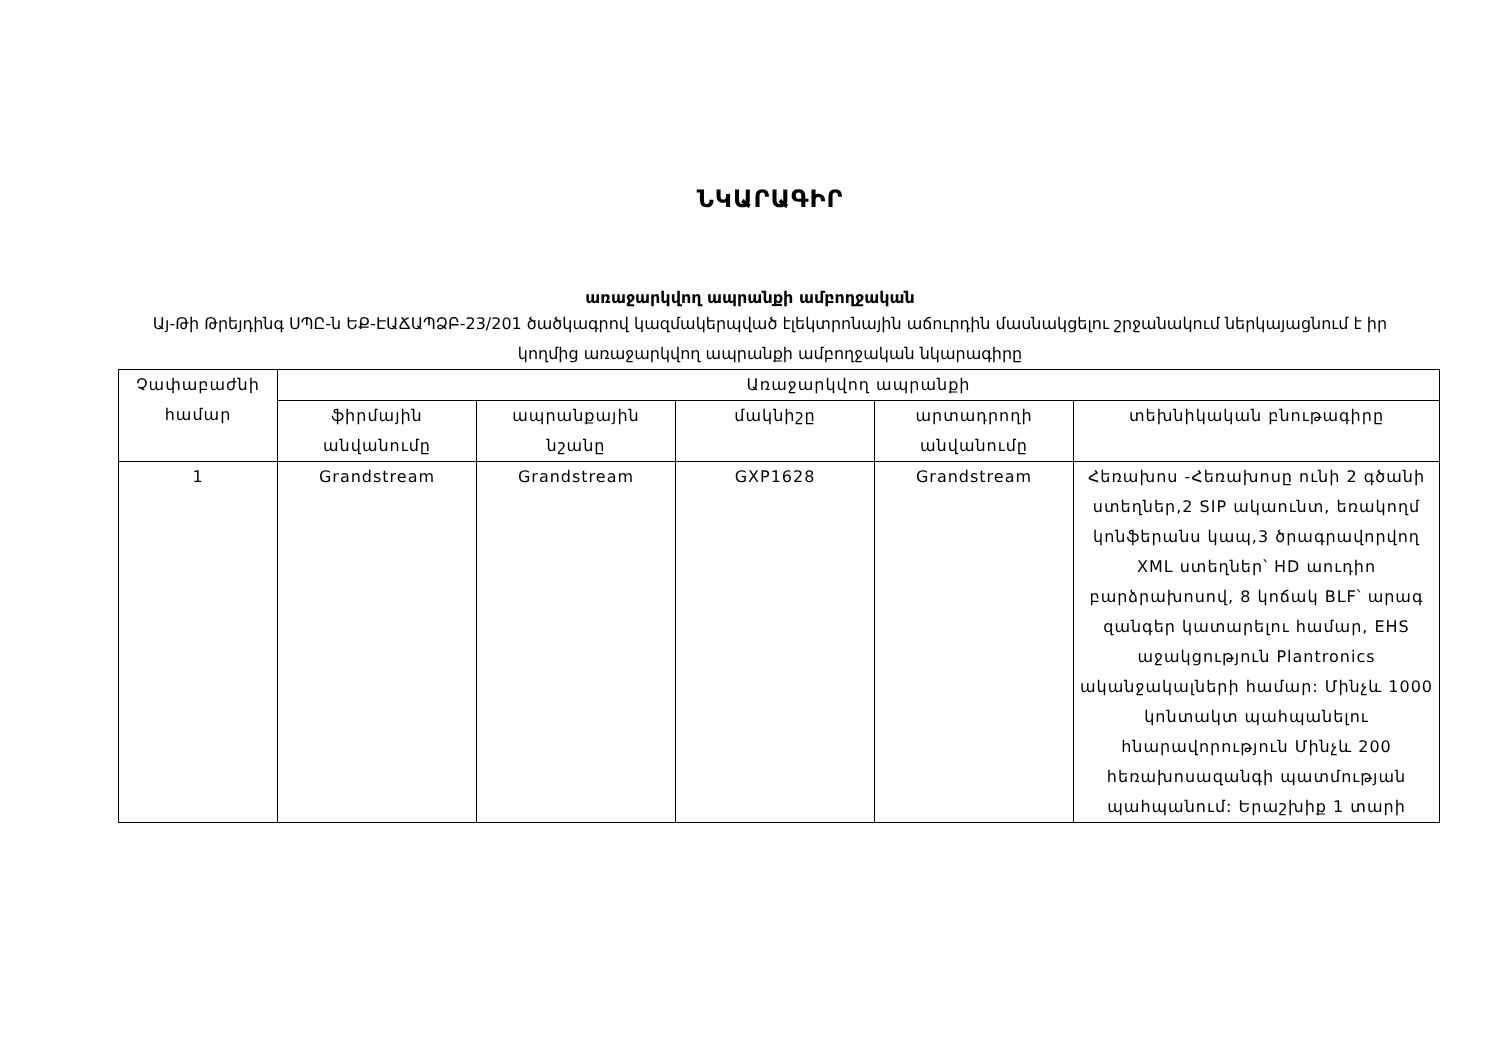ՆԿԱՐԱԳԻՐ
առաջարկվող ապրանքի ամբողջական
Այ-Թի Թրեյդինգ ՍՊԸ-ն ԵՔ-ԷԱՃԱՊՁԲ-23/201 ծածկագրով կազմակերպված էլեկտրոնային աճուրդին մասնակցելու շրջանակում ներկայացնում է իր կողմից առաջարկվող ապրանքի ամբողջական նկարագիրը
| Չափաբաժնի համար | Առաջարկվող ապրանքի | | | | |
| --- | --- | --- | --- | --- | --- |
| | ֆիրմային անվանումը | ապրանքային նշանը | մակնիշը | արտադրողի անվանումը | տեխնիկական բնութագիրը |
| 1 | Grandstream | Grandstream | GXP1628 | Grandstream | Հեռախոս -Հեռախոսը ունի 2 գծանի ստեղներ,2 SIP ակաունտ, եռակողմ կոնֆերանս կապ,3 ծրագրավորվող XML ստեղներ՝ HD աուդիո բարձրախոսով, 8 կոճակ BLF՝ արագ զանգեր կատարելու համար, EHS աջակցություն Plantronics ականջակալների համար: Մինչև 1000 կոնտակտ պահպանելու հնարավորություն Մինչև 200 հեռախոսազանգի պատմության պահպանում: Երաշխիք 1 տարի |